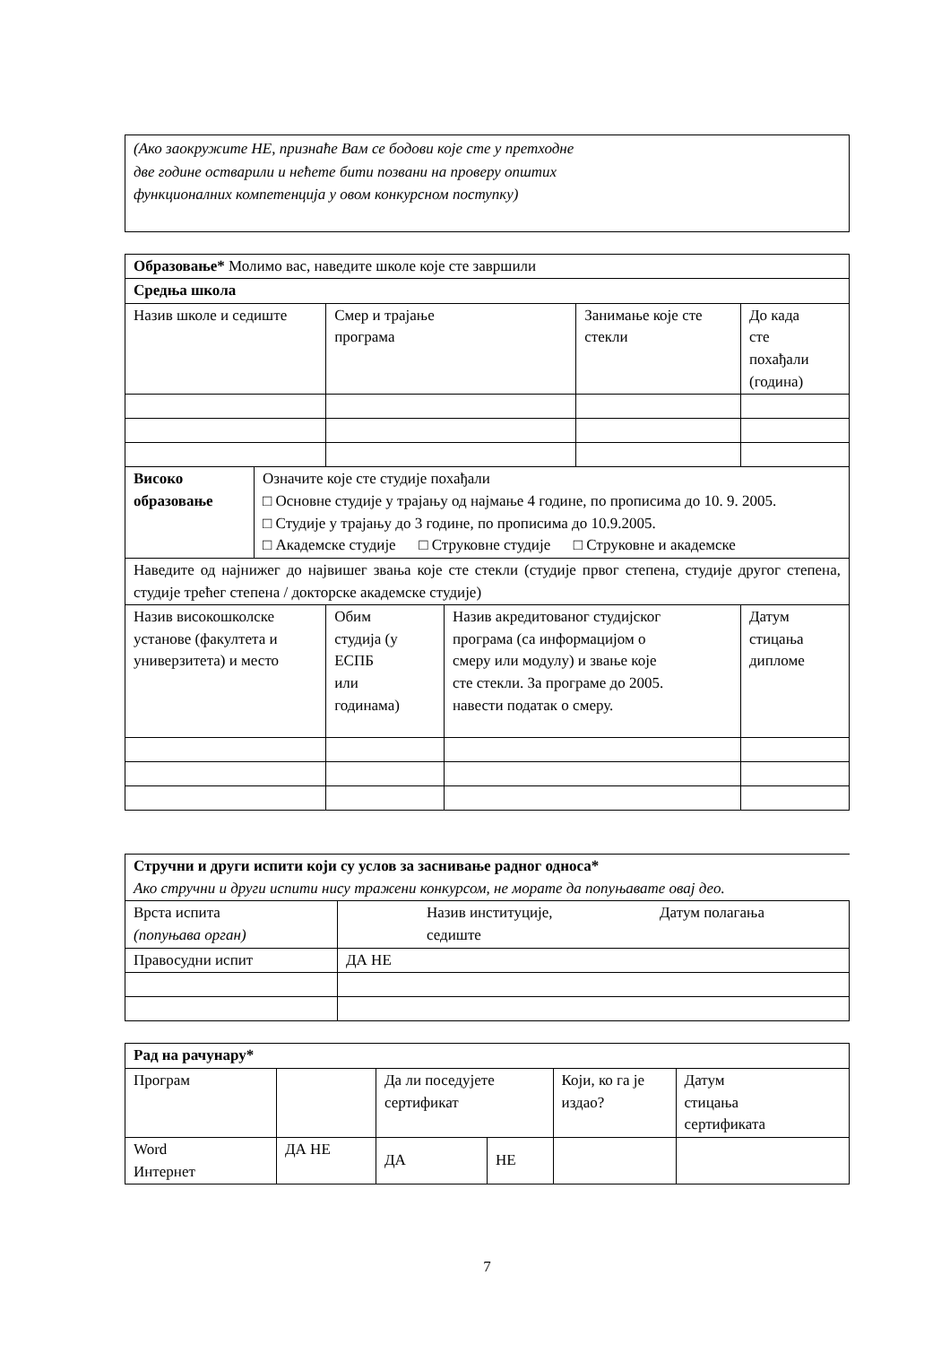(Ако заокружите НЕ, признаће Вам се бодови које сте у претходне
две године остварили и нећете бити позвани на проверу општих
функционалних компетенција у овом конкурсном поступку)
| Образовање* Молимо вас, наведите школе које сте завршили | | | | | | | |
| Средња школа | | | | | | | |
| Назив школе и седиште | | Смер и трајање програма | | | Занимање које сте стекли | | До када сте похађали (година) |
| Високо образовање | Означите које сте студије похађали □ Основне студије у трајању од најмање 4 године, по прописима до 10. 9. 2005. □ Студије у трајању до 3 године, по прописима до 10.9.2005. □ Академске студије □ Струковне студије □ Струковне и академске | | | | | | |
| Наведите од најнижег до највишег звања које сте стекли (студије првог степена, студије другог степена, студије трећег степена / докторске академске студије) | | | | | | | |
| Назив високошколске установе (факултета и универзитета) и место | | | Обим студија (у ЕСПБ или годинама) | Назив акредитованог студијског програма (са информацијом о смеру или модулу) и звање које сте стекли. За програме до 2005. навести податак о смеру. | | Датум стицања дипломе | |
| Стручни и други испити који су услов за заснивање радног односа* Ако стручни и други испити нису тражени конкурсом, не морате да попуњавате овај део. | |
| Врста испита (попуњава орган) | Назив институције, седиште Датум полагања |
| Правосудни испит | ДА НЕ |
| Рад на рачунару* | | | | | |
| Програм | | Да ли поседујете сертификат | | Који, ко га је издао? | Датум стицања сертификата |
| Word Интернет | ДА НЕ | ДА | НЕ | | |
7